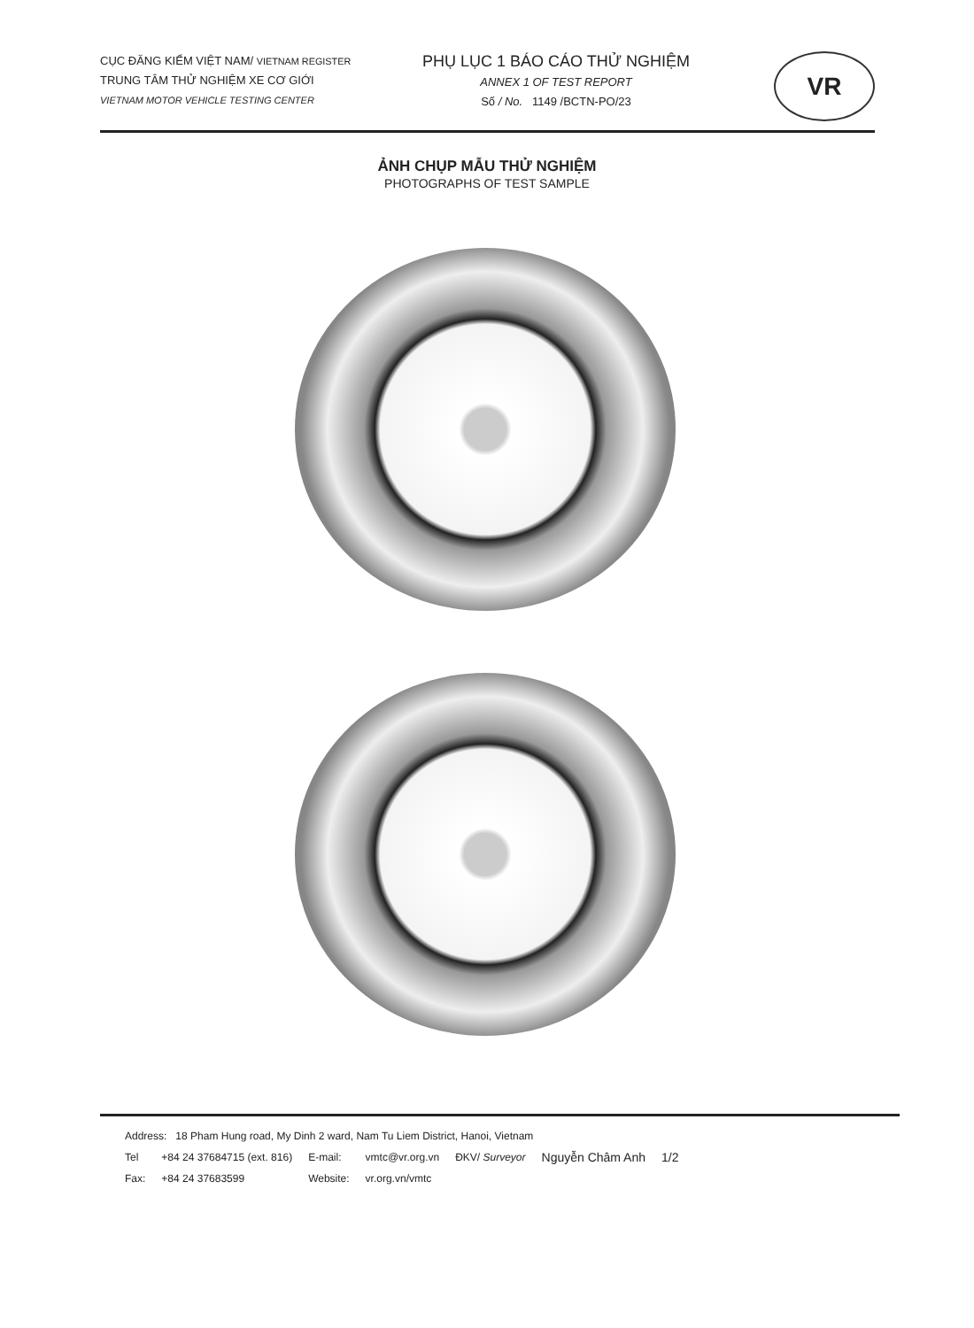CỤC ĐĂNG KIỂM VIỆT NAM/ VIETNAM REGISTER
TRUNG TÂM THỬ NGHIỆM XE CƠ GIỚI
VIETNAM MOTOR VEHICLE TESTING CENTER
PHỤ LỤC 1 BÁO CÁO THỬ NGHIỆM
ANNEX 1 OF TEST REPORT
Số / No. 1149 /BCTN-PO/23
VR
ẢNH CHỤP MẪU THỬ NGHIỆM
PHOTOGRAPHS OF TEST SAMPLE
Address: 18 Pham Hung road, My Dinh 2 ward, Nam Tu Liem District, Hanoi, Vietnam
| Tel | +84 24 37684715 (ext. 816) | E-mail: | vmtc@vr.org.vn | ĐKV/ Surveyor | Nguyễn Châm Anh | 1/2 |
| Fax: | +84 24 37683599 | Website: | vr.org.vn/vmtc | | | |